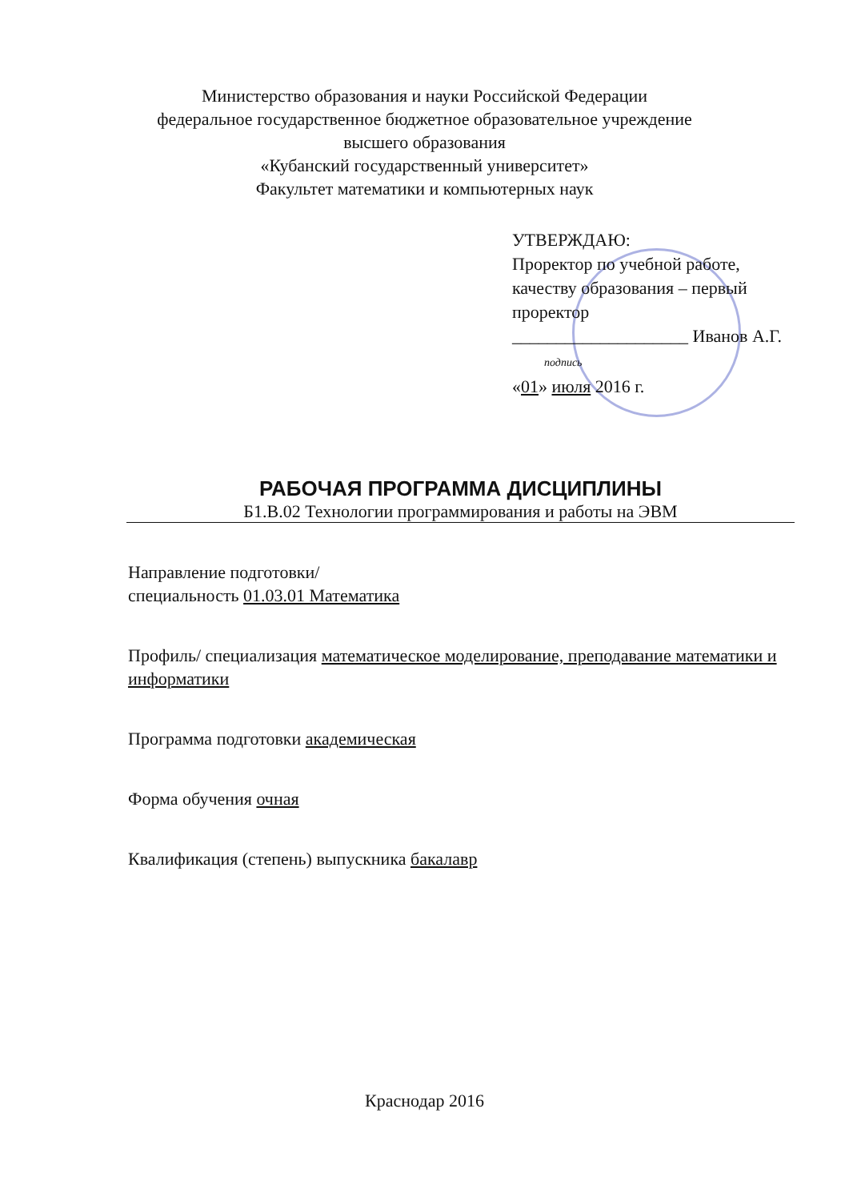Министерство образования и науки Российской Федерации
федеральное государственное бюджетное образовательное учреждение
высшего образования
«Кубанский государственный университет»
Факультет математики и компьютерных наук
УТВЕРЖДАЮ:
Проректор по учебной работе, качеству образования – первый проректор
____________________ Иванов А.Г.
подпись
«01» июля 2016 г.
РАБОЧАЯ ПРОГРАММА ДИСЦИПЛИНЫ
Б1.В.02 Технологии программирования и работы на ЭВМ
Направление подготовки/
специальность 01.03.01 Математика
Профиль/ специализация математическое моделирование, преподавание математики и информатики
Программа подготовки академическая
Форма обучения очная
Квалификация (степень) выпускника бакалавр
Краснодар 2016